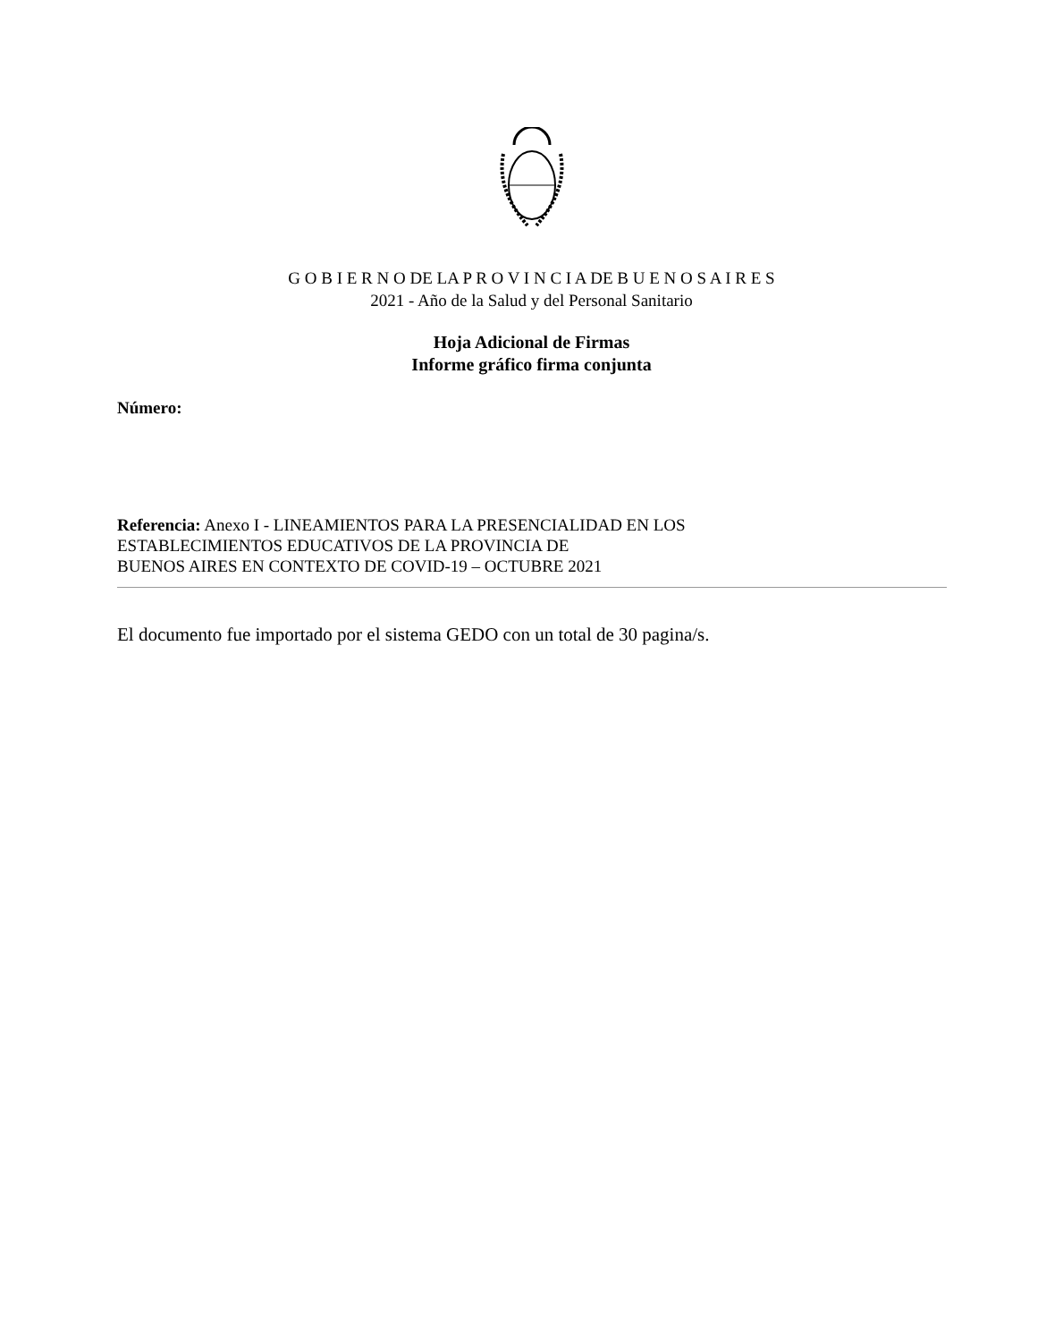G O B I E R N O DE LA P R O V I N C I A DE B U E N O S A I R E S
2021 - Año de la Salud y del Personal Sanitario
Hoja Adicional de Firmas
Informe gráfico firma conjunta
Número:
Referencia: Anexo I - LINEAMIENTOS PARA LA PRESENCIALIDAD EN LOS
ESTABLECIMIENTOS EDUCATIVOS DE LA PROVINCIA DE
BUENOS AIRES EN CONTEXTO DE COVID-19 – OCTUBRE 2021
El documento fue importado por el sistema GEDO con un total de 30 pagina/s.